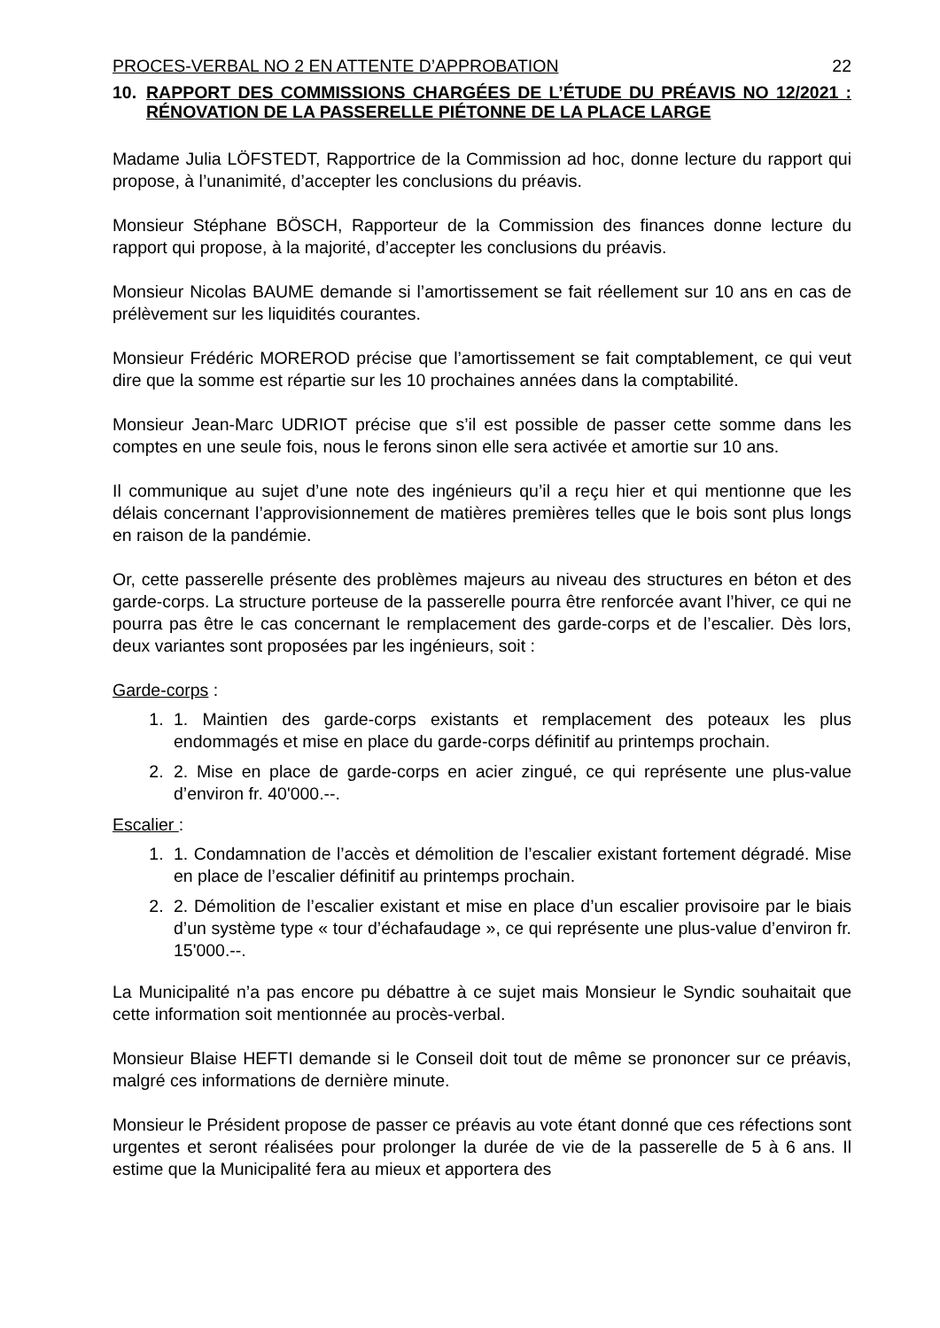PROCES-VERBAL NO 2 EN ATTENTE D’APPROBATION 22
10. RAPPORT DES COMMISSIONS CHARGÉES DE L’ÉTUDE DU PRÉAVIS NO 12/2021 : RÉNOVATION DE LA PASSERELLE PIÉTONNE DE LA PLACE LARGE
Madame Julia LÖFSTEDT, Rapportrice de la Commission ad hoc, donne lecture du rapport qui propose, à l’unanimité, d’accepter les conclusions du préavis.
Monsieur Stéphane BÖSCH, Rapporteur de la Commission des finances donne lecture du rapport qui propose, à la majorité, d’accepter les conclusions du préavis.
Monsieur Nicolas BAUME demande si l’amortissement se fait réellement sur 10 ans en cas de prélèvement sur les liquidités courantes.
Monsieur Frédéric MOREROD précise que l’amortissement se fait comptablement, ce qui veut dire que la somme est répartie sur les 10 prochaines années dans la comptabilité.
Monsieur Jean-Marc UDRIOT précise que s’il est possible de passer cette somme dans les comptes en une seule fois, nous le ferons sinon elle sera activée et amortie sur 10 ans.
Il communique au sujet d’une note des ingénieurs qu’il a reçu hier et qui mentionne que les délais concernant l’approvisionnement de matières premières telles que le bois sont plus longs en raison de la pandémie.
Or, cette passerelle présente des problèmes majeurs au niveau des structures en béton et des garde-corps. La structure porteuse de la passerelle pourra être renforcée avant l’hiver, ce qui ne pourra pas être le cas concernant le remplacement des garde-corps et de l’escalier. Dès lors, deux variantes sont proposées par les ingénieurs, soit :
Garde-corps :
1. 1. Maintien des garde-corps existants et remplacement des poteaux les plus endommagés et mise en place du garde-corps définitif au printemps prochain.
2. 2. Mise en place de garde-corps en acier zingué, ce qui représente une plus-value d’environ fr. 40'000.--.
Escalier :
1. 1. Condamnation de l’accès et démolition de l’escalier existant fortement dégradé. Mise en place de l’escalier définitif au printemps prochain.
2. 2. Démolition de l’escalier existant et mise en place d’un escalier provisoire par le biais d’un système type « tour d’échafaudage », ce qui représente une plus-value d’environ fr. 15'000.--.
La Municipalité n’a pas encore pu débattre à ce sujet mais Monsieur le Syndic souhaitait que cette information soit mentionnée au procès-verbal.
Monsieur Blaise HEFTI demande si le Conseil doit tout de même se prononcer sur ce préavis, malgré ces informations de dernière minute.
Monsieur le Président propose de passer ce préavis au vote étant donné que ces réfections sont urgentes et seront réalisées pour prolonger la durée de vie de la passerelle de 5 à 6 ans. Il estime que la Municipalité fera au mieux et apportera des